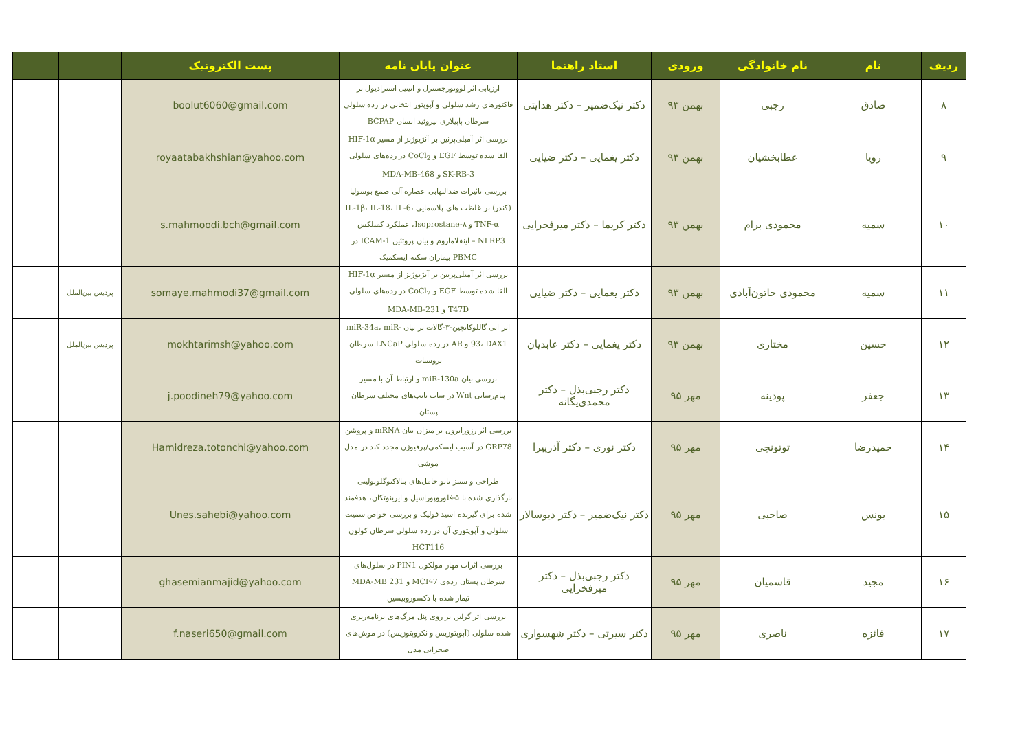| ردیف | نام | نام خانوادگی | ورودی | استاد راهنما | عنوان پایان نامه | پست الکترونیک | | |
| --- | --- | --- | --- | --- | --- | --- | --- | --- |
| ۸ | صادق | رجبی | بهمن ۹۳ | دکتر نیک‌ضمیر – دکتر هدایتی | ارزیابی اثر لوونورجسترل و اتینیل استرادیول بر فاکتورهای رشد سلولی و آپوپتوز انتخابی در رده سلولی سرطان پاپیلاری تیروئید انسان BCPAP | boolut6060@gmail.com | | |
| ۹ | رویا | عطابخشیان | بهمن ۹۳ | دکتر یغمایی – دکتر ضیایی | بررسی اثر آمبلی‌پرنین بر آنژیوژنز از مسیر HIF-1α القا شده توسط EGF و CoCl<sub>2</sub> در رده‌های سلولی SK-RB-3 و MDA-MB-468 | royaatabakhshian@yahoo.com | | |
| ۱۰ | سمیه | محمودی برام | بهمن ۹۳ | دکتر کریما – دکتر میرفخرایی | بررسی تاثیرات ضدالتهابی عصاره آلی صمغ بوسولیا (کندر) بر غلظت های پلاسمایی IL-1β، IL-18، IL-6، TNF-α و Isoprostane-۸، عملکرد کمپلکس NLRP3 – اینفلامازوم و بیان پروتئین ICAM-1 در PBMC بیماران سکته ایسکمیک | s.mahmoodi.bch@gmail.com | | |
| ۱۱ | سمیه | محمودی خاتون‌آبادی | بهمن ۹۳ | دکتر یغمایی – دکتر ضیایی | بررسی اثر آمبلی‌پرنین بر آنژیوژنز از مسیر HIF-1α القا شده توسط EGF و CoCl<sub>2</sub> در رده‌های سلولی T47D و MDA-MB-231 | somaye.mahmodi37@gmail.com | پردیس بین‌الملل | |
| ۱۲ | حسین | مختاری | بهمن ۹۳ | دکتر یغمایی – دکتر عابدیان | اثر اپی گاللوکاتچین-۳-گالات بر بیان miR-34a، miR-93، DAX1 و AR در رده سلولی LNCaP سرطان پروستات | mokhtarimsh@yahoo.com | پردیس بین‌الملل | |
| ۱۳ | جعفر | پودینه | مهر ۹۵ | دکتر رجبی‌بذل – دکتر محمدی‌یگانه | بررسی بیان miR-130a و ارتباط آن با مسیر پیام‌رسانی Wnt در ساب تایپ‌های مختلف سرطان پستان | j.poodineh79@yahoo.com | | |
| ۱۴ | حمیدرضا | توتونچی | مهر ۹۵ | دکتر نوری – دکتر آذرپیرا | بررسی اثر رزوراترول بر میزان بیان mRNA و پروتئین GRP78 در آسیب ایسکمی/پرفیوژن مجدد کبد در مدل موشی | Hamidreza.totonchi@yahoo.com | | |
| ۱۵ | یونس | صاحبی | مهر ۹۵ | دکتر نیک‌ضمیر – دکتر دیوسالار | طراحی و سنتز نانو حامل‌های بتالاکتوگلوبولینی بارگذاری شده با ۵-فلوروپوراسیل و ایرینوتکان، هدفمند شده برای گیرنده اسید فولیک و بررسی خواص سمیت سلولی و آپوپتوزی آن در رده سلولی سرطان کولون HCT116 | Unes.sahebi@yahoo.com | | |
| ۱۶ | مجید | قاسمیان | مهر ۹۵ | دکتر رجبی‌بذل – دکتر میرفخرایی | بررسی اثرات مهار مولکول PIN1 در سلول‌های سرطان پستان رده‌ی MCF-7 و MDA-MB 231 تیمار شده با دکسوروبیسین | ghasemianmajid@yahoo.com | | |
| ۱۷ | فائزه | ناصری | مهر ۹۵ | دکتر سیرتی – دکتر شهسواری | بررسی اثر گرلین بر روی پنل مرگ‌های برنامه‌ریزی شده سلولی (آپوپتوزیس و نکروپتوزیس) در موش‌های صحرایی مدل | f.naseri650@gmail.com | | |